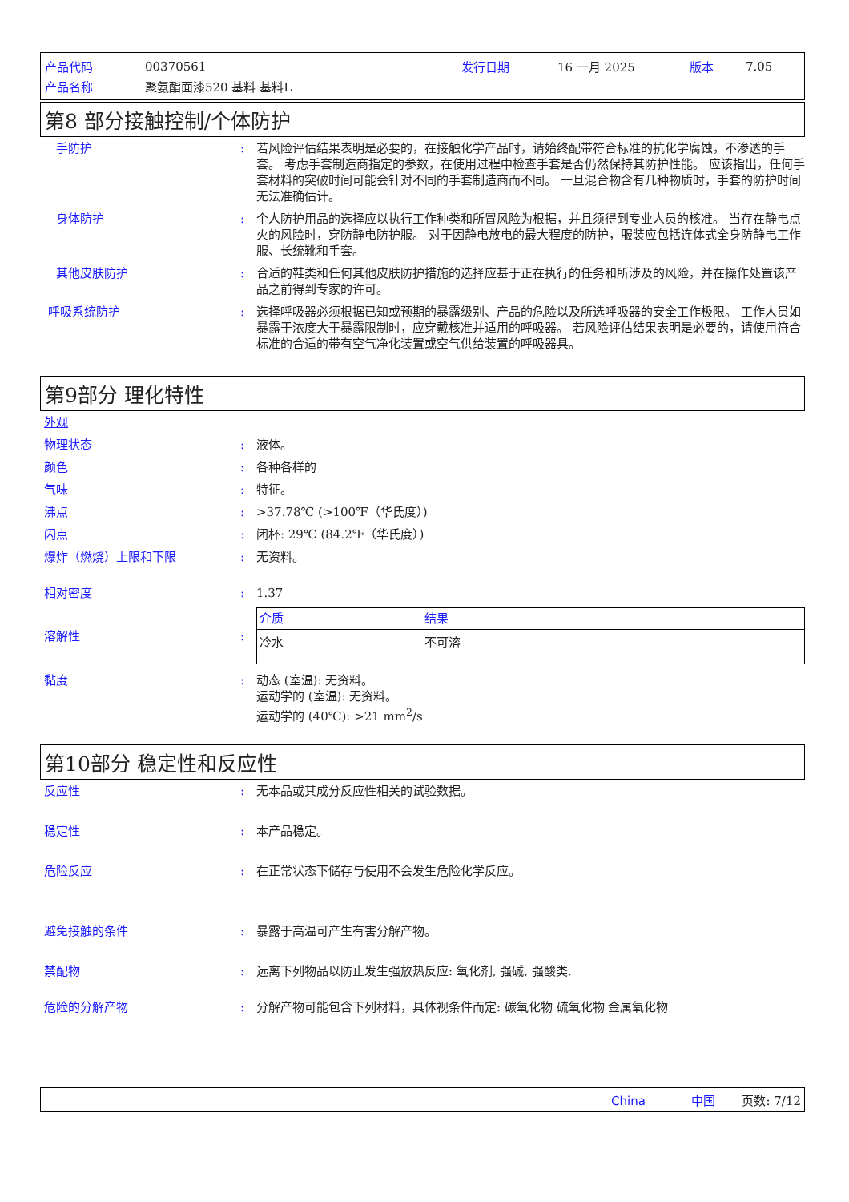| 产品代码 | 00370561 | 发行日期 | 16 一月 2025 | 版本 | 7.05 |
| 产品名称 | 聚氨酯面漆520 基料 基料L | | | | |
第8 部分接触控制/个体防护
手防护 : 若风险评估结果表明是必要的，在接触化学产品时，请始终配带符合标准的抗化学腐蚀，不渗透的手套。 考虑手套制造商指定的参数，在使用过程中检查手套是否仍然保持其防护性能。 应该指出，任何手套材料的突破时间可能会针对不同的手套制造商而不同。 一旦混合物含有几种物质时，手套的防护时间无法准确估计。
身体防护 : 个人防护用品的选择应以执行工作种类和所冒风险为根据，并且须得到专业人员的核准。 当存在静电点火的风险时，穿防静电防护服。 对于因静电放电的最大程度的防护，服装应包括连体式全身防静电工作服、长统靴和手套。
其他皮肤防护 : 合适的鞋类和任何其他皮肤防护措施的选择应基于正在执行的任务和所涉及的风险，并在操作处置该产品之前得到专家的许可。
呼吸系统防护 : 选择呼吸器必须根据已知或预期的暴露级别、产品的危险以及所选呼吸器的安全工作极限。 工作人员如暴露于浓度大于暴露限制时，应穿戴核准并适用的呼吸器。 若风险评估结果表明是必要的，请使用符合标准的合适的带有空气净化装置或空气供给装置的呼吸器具。
第9部分 理化特性
外观
物理状态 : 液体。
颜色 : 各种各样的
气味 : 特征。
沸点 : >37.78℃ (>100℉（华氏度）)
闪点 : 闭杯: 29℃ (84.2℉（华氏度）)
爆炸（燃烧）上限和下限 : 无资料。
相对密度 : 1.37
溶解性 :
| 介质 | 结果 |
| --- | --- |
| 冷水 | 不可溶 |
黏度 : 动态 (室温): 无资料。
运动学的 (室温): 无资料。
运动学的 (40℃): >21 mm<sup>2</sup>/s
第10部分 稳定性和反应性
反应性 : 无本品或其成分反应性相关的试验数据。
稳定性 : 本产品稳定。
危险反应 : 在正常状态下储存与使用不会发生危险化学反应。
避免接触的条件 : 暴露于高温可产生有害分解产物。
禁配物 : 远离下列物品以防止发生强放热反应: 氧化剂, 强碱, 强酸类.
危险的分解产物 : 分解产物可能包含下列材料，具体视条件而定: 碳氧化物 硫氧化物 金属氧化物
China 中国 页数: 7/12